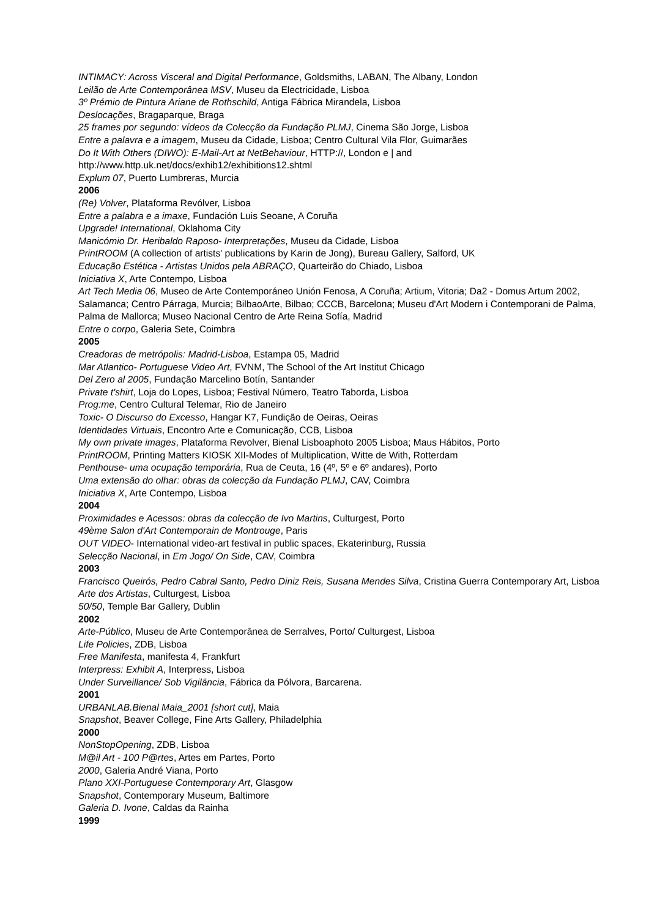INTIMACY: Across Visceral and Digital Performance, Goldsmiths, LABAN, The Albany, London
Leilão de Arte Contemporânea MSV, Museu da Electricidade, Lisboa
3º Prémio de Pintura Ariane de Rothschild, Antiga Fábrica Mirandela, Lisboa
Deslocações, Bragaparque, Braga
25 frames por segundo: vídeos da Colecção da Fundação PLMJ, Cinema São Jorge, Lisboa
Entre a palavra e a imagem, Museu da Cidade, Lisboa; Centro Cultural Vila Flor, Guimarães
Do It With Others (DIWO): E-Mail-Art at NetBehaviour, HTTP://, London e | and http://www.http.uk.net/docs/exhib12/exhibitions12.shtml
Explum 07, Puerto Lumbreras, Murcia
2006
(Re) Volver, Plataforma Revólver, Lisboa
Entre a palabra e a imaxe, Fundación Luis Seoane, A Coruña
Upgrade! International, Oklahoma City
Manicómio Dr. Heribaldo Raposo- Interpretações, Museu da Cidade, Lisboa
PrintROOM (A collection of artists' publications by Karin de Jong), Bureau Gallery, Salford, UK
Educação Estética - Artistas Unidos pela ABRAÇO, Quarteirão do Chiado, Lisboa
Iniciativa X, Arte Contempo, Lisboa
Art Tech Media 06, Museo de Arte Contemporáneo Unión Fenosa, A Coruña; Artium, Vitoria; Da2 - Domus Artum 2002, Salamanca; Centro Párraga, Murcia; BilbaoArte, Bilbao; CCCB, Barcelona; Museu d'Art Modern i Contemporani de Palma, Palma de Mallorca; Museo Nacional Centro de Arte Reina Sofía, Madrid
Entre o corpo, Galeria Sete, Coimbra
2005
Creadoras de metrópolis: Madrid-Lisboa, Estampa 05, Madrid
Mar Atlantico- Portuguese Video Art, FVNM, The School of the Art Institut Chicago
Del Zero al 2005, Fundação Marcelino Botín, Santander
Private t'shirt, Loja do Lopes, Lisboa; Festival Número, Teatro Taborda, Lisboa
Prog:me, Centro Cultural Telemar, Rio de Janeiro
Toxic- O Discurso do Excesso, Hangar K7, Fundição de Oeiras, Oeiras
Identidades Virtuais, Encontro Arte e Comunicação, CCB, Lisboa
My own private images, Plataforma Revolver, Bienal Lisboaphoto 2005 Lisboa; Maus Hábitos, Porto
PrintROOM, Printing Matters KIOSK XII-Modes of Multiplication, Witte de With, Rotterdam
Penthouse- uma ocupação temporária, Rua de Ceuta, 16 (4º, 5º e 6º andares), Porto
Uma extensão do olhar: obras da colecção da Fundação PLMJ, CAV, Coimbra
Iniciativa X, Arte Contempo, Lisboa
2004
Proximidades e Acessos: obras da colecção de Ivo Martins, Culturgest, Porto
49ème Salon d'Art Contemporain de Montrouge, Paris
OUT VIDEO- International video-art festival in public spaces, Ekaterinburg, Russia
Selecção Nacional, in Em Jogo/ On Side, CAV, Coimbra
2003
Francisco Queirós, Pedro Cabral Santo, Pedro Diniz Reis, Susana Mendes Silva, Cristina Guerra Contemporary Art, Lisboa
Arte dos Artistas, Culturgest, Lisboa
50/50, Temple Bar Gallery, Dublin
2002
Arte-Público, Museu de Arte Contemporânea de Serralves, Porto/ Culturgest, Lisboa
Life Policies, ZDB, Lisboa
Free Manifesta, manifesta 4, Frankfurt
Interpress: Exhibit A, Interpress, Lisboa
Under Surveillance/ Sob Vigilância, Fábrica da Pólvora, Barcarena.
2001
URBANLAB.Bienal Maia_2001 [short cut], Maia
Snapshot, Beaver College, Fine Arts Gallery, Philadelphia
2000
NonStopOpening, ZDB, Lisboa
M@il Art - 100 P@rtes, Artes em Partes, Porto
2000, Galeria André Viana, Porto
Plano XXI-Portuguese Contemporary Art, Glasgow
Snapshot, Contemporary Museum, Baltimore
Galeria D. Ivone, Caldas da Rainha
1999